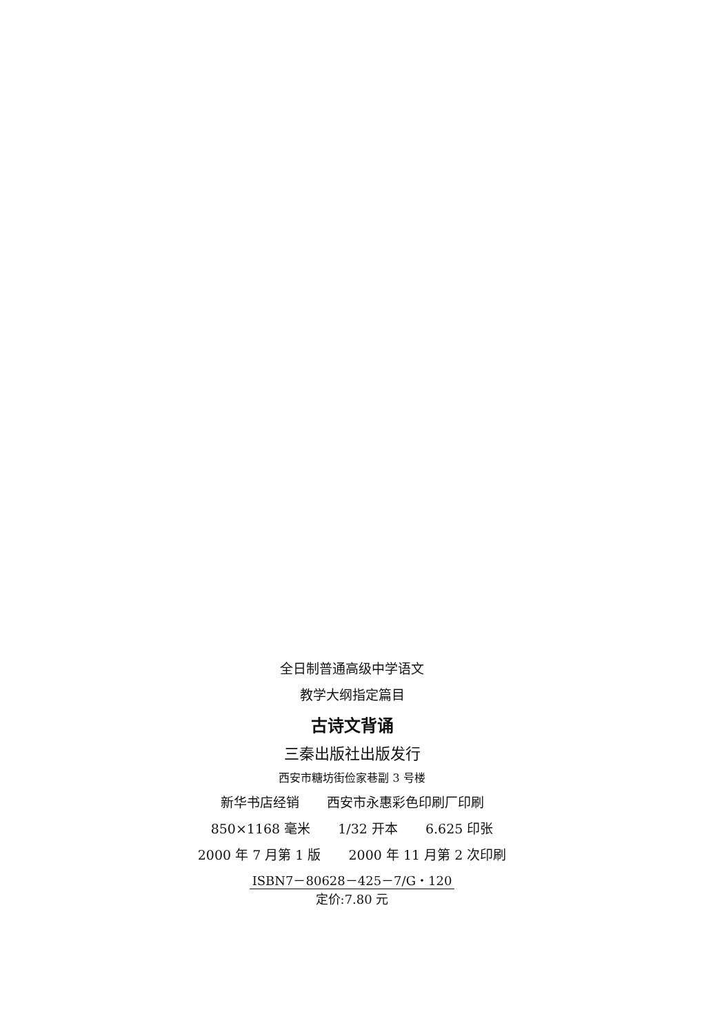全日制普通高级中学语文
教学大纲指定篇目
古诗文背诵
三秦出版社出版发行
西安市糖坊街俭家巷副 3 号楼
新华书店经销 西安市永惠彩色印刷厂印刷
850×1168 毫米 1/32 开本 6.625 印张
2000 年 7 月第 1 版 2000 年 11 月第 2 次印刷
ISBN7－80628－425－7/G・120
定价:7.80 元